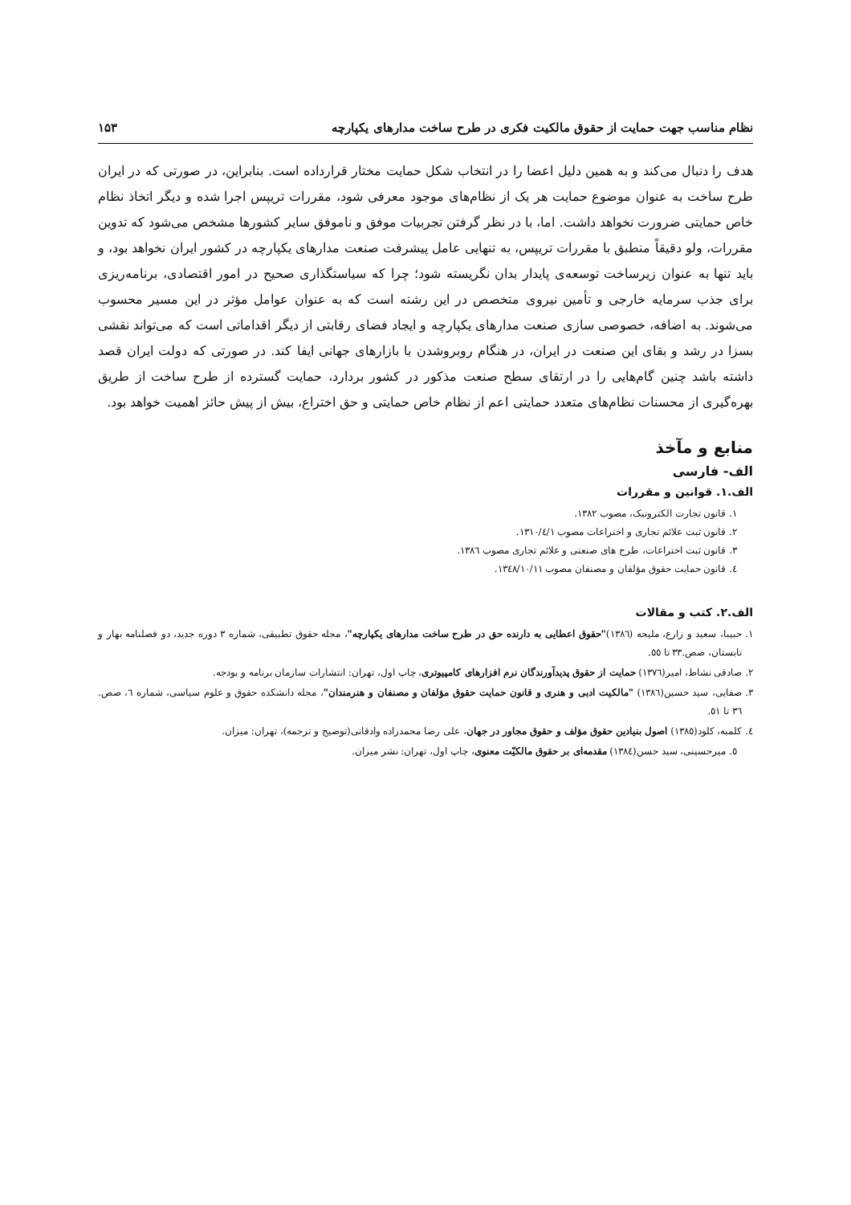نظام مناسب جهت حمایت از حقوق مالکیت فکری در طرح ساخت مدارهای یکپارچه ۱۵۳
هدف را دنبال می‌کند و به همین دلیل اعضا را در انتخاب شکل حمایت مختار قرارداده است. بنابراین، در صورتی که در ایران طرح ساخت به عنوان موضوع حمایت هر یک از نظام‌های موجود معرفی شود، مقررات تریپس اجرا شده و دیگر اتخاذ نظام خاص حمایتی ضرورت نخواهد داشت. اما، با در نظر گرفتن تجربیات موفق و ناموفق سایر کشورها مشخص می‌شود که تدوین مقررات، ولو دقیقاً منطبق با مقررات تریپس، به تنهایی عامل پیشرفت صنعت مدارهای یکپارچه در کشور ایران نخواهد بود، و باید تنها به عنوان زیرساخت توسعه‌ی پایدار بدان نگریسته شود؛ چرا که سیاستگذاری صحیح در امور اقتصادی، برنامه‌ریزی برای جذب سرمایه خارجی و تأمین نیروی متخصص در این رشته است که به عنوان عوامل مؤثر در این مسیر محسوب می‌شوند. به اضافه، خصوصی سازی صنعت مدارهای یکپارچه و ایجاد فضای رقابتی از دیگر اقداماتی است که می‌تواند نقشی بسزا در رشد و بقای این صنعت در ایران، در هنگام روبروشدن با بازارهای جهانی ایفا کند. در صورتی که دولت ایران قصد داشته باشد چنین گام‌هایی را در ارتقای سطح صنعت مذکور در کشور بردارد، حمایت گسترده از طرح ساخت از طریق بهره‌گیری از محسنات نظام‌های متعدد حمایتی اعم از نظام خاص حمایتی و حق اختراع، بیش از پیش حائز اهمیت خواهد بود.
منابع و مآخذ
الف- فارسی
الف.۱. قوانین و مقررات
۱. قانون تجارت الکترونیک، مصوب ۱۳۸۲.
۲. قانون ثبت علائم تجاری و اختراعات مصوب ۱۳۱۰/٤/۱.
۳. قانون ثبت اختراعات، طرح های صنعتی و علائم تجاری مصوب ۱۳۸٦.
٤. قانون حمایت حقوق مؤلفان و مصنفان مصوب ۱۳٤۸/۱۰/۱۱.
الف.۲. کتب و مقالات
۱. حبیبا، سعید و زارع، ملیحه (۱۳۸٦)"حقوق اعطایی به دارنده حق در طرح ساخت مدارهای یکپارچه"، مجله حقوق تطبیقی، شماره ۳ دوره جدید، دو فصلنامه بهار و تابستان، صص.۳۳ تا ٥٥.
۲. صادقی نشاط، امیر(۱۳۷٦) حمایت از حقوق پدیدآورندگان نرم افزارهای کامپیوتری، چاپ اول، تهران: انتشارات سازمان برنامه و بودجه.
۳. صفایی، سید حسین(۱۳۸٦) "مالکیت ادبی و هنری و قانون حمایت حقوق مؤلفان و مصنفان و هنرمندان"، مجله دانشکده حقوق و علوم سیاسی، شماره ٦، صص. ۳٦ تا ٥۱.
٤. کلمبه، کلود(۱۳۸٥) اصول بنیادین حقوق مؤلف و حقوق مجاور در جهان، علی رضا محمدزاده وادقانی(توضیح و ترجمه)، تهران: میزان.
٥. میرحسینی، سید حسن(۱۳۸٤) مقدمه‌ای بر حقوق مالکیّت معنوی، چاپ اول، تهران: نشر میزان.